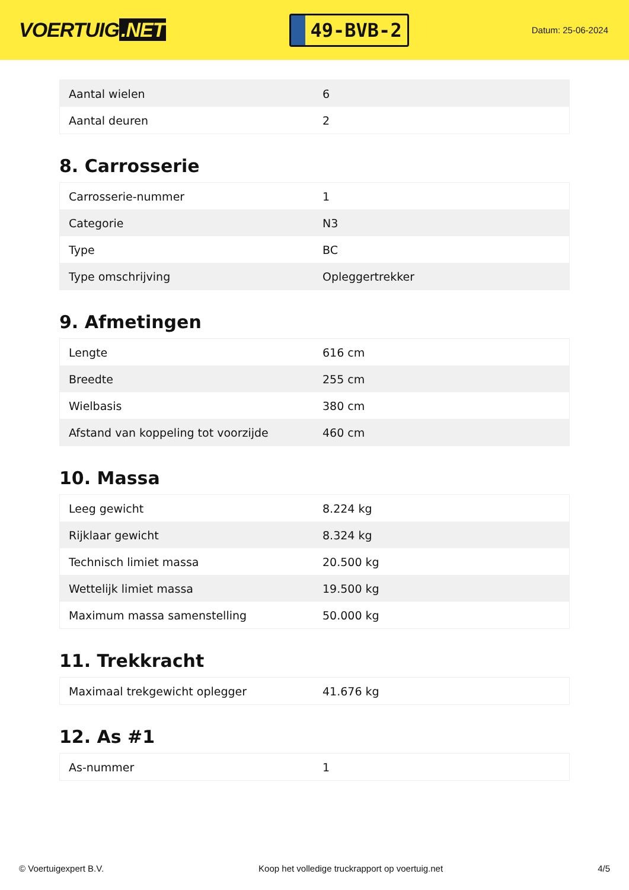VOERTUIG.NET
49-BVB-2
Datum: 25-06-2024
| Aantal wielen | 6 |
| Aantal deuren | 2 |
8. Carrosserie
| Carrosserie-nummer | 1 |
| Categorie | N3 |
| Type | BC |
| Type omschrijving | Opleggertrekker |
9. Afmetingen
| Lengte | 616 cm |
| Breedte | 255 cm |
| Wielbasis | 380 cm |
| Afstand van koppeling tot voorzijde | 460 cm |
10. Massa
| Leeg gewicht | 8.224 kg |
| Rijklaar gewicht | 8.324 kg |
| Technisch limiet massa | 20.500 kg |
| Wettelijk limiet massa | 19.500 kg |
| Maximum massa samenstelling | 50.000 kg |
11. Trekkracht
| Maximaal trekgewicht oplegger | 41.676 kg |
12. As #1
| As-nummer | 1 |
© Voertuigexpert B.V. Koop het volledige truckrapport op voertuig.net 4/5